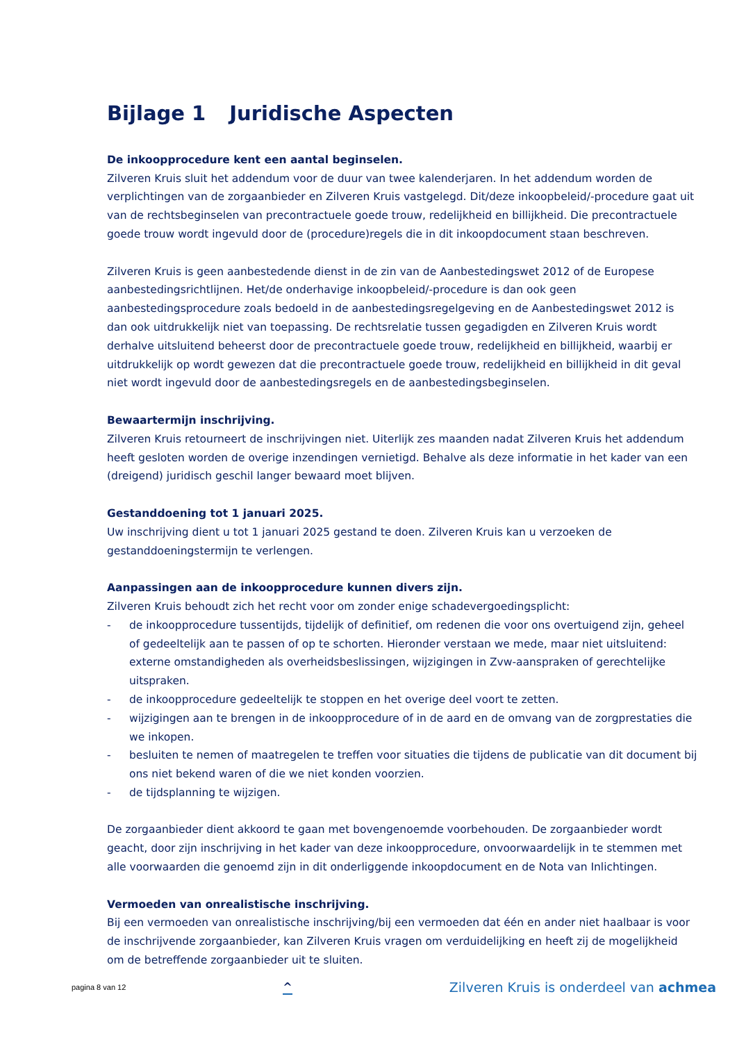Bijlage 1 Juridische Aspecten
De inkoopprocedure kent een aantal beginselen.
Zilveren Kruis sluit het addendum voor de duur van twee kalenderjaren. In het addendum worden de verplichtingen van de zorgaanbieder en Zilveren Kruis vastgelegd. Dit/deze inkoopbeleid/-procedure gaat uit van de rechtsbeginselen van precontractuele goede trouw, redelijkheid en billijkheid. Die precontractuele goede trouw wordt ingevuld door de (procedure)regels die in dit inkoopdocument staan beschreven.
Zilveren Kruis is geen aanbestedende dienst in de zin van de Aanbestedingswet 2012 of de Europese aanbestedingsrichtlijnen. Het/de onderhavige inkoopbeleid/-procedure is dan ook geen aanbestedingsprocedure zoals bedoeld in de aanbestedingsregelgeving en de Aanbestedingswet 2012 is dan ook uitdrukkelijk niet van toepassing. De rechtsrelatie tussen gegadigden en Zilveren Kruis wordt derhalve uitsluitend beheerst door de precontractuele goede trouw, redelijkheid en billijkheid, waarbij er uitdrukkelijk op wordt gewezen dat die precontractuele goede trouw, redelijkheid en billijkheid in dit geval niet wordt ingevuld door de aanbestedingsregels en de aanbestedingsbeginselen.
Bewaartermijn inschrijving.
Zilveren Kruis retourneert de inschrijvingen niet. Uiterlijk zes maanden nadat Zilveren Kruis het addendum heeft gesloten worden de overige inzendingen vernietigd. Behalve als deze informatie in het kader van een (dreigend) juridisch geschil langer bewaard moet blijven.
Gestanddoening tot 1 januari 2025.
Uw inschrijving dient u tot 1 januari 2025 gestand te doen. Zilveren Kruis kan u verzoeken de gestanddoeningstermijn te verlengen.
Aanpassingen aan de inkoopprocedure kunnen divers zijn.
Zilveren Kruis behoudt zich het recht voor om zonder enige schadevergoedingsplicht:
- de inkoopprocedure tussentijds, tijdelijk of definitief, om redenen die voor ons overtuigend zijn, geheel of gedeeltelijk aan te passen of op te schorten. Hieronder verstaan we mede, maar niet uitsluitend: externe omstandigheden als overheidsbeslissingen, wijzigingen in Zvw-aanspraken of gerechtelijke uitspraken.
- de inkoopprocedure gedeeltelijk te stoppen en het overige deel voort te zetten.
- wijzigingen aan te brengen in de inkoopprocedure of in de aard en de omvang van de zorgprestaties die we inkopen.
- besluiten te nemen of maatregelen te treffen voor situaties die tijdens de publicatie van dit document bij ons niet bekend waren of die we niet konden voorzien.
- de tijdsplanning te wijzigen.
De zorgaanbieder dient akkoord te gaan met bovengenoemde voorbehouden. De zorgaanbieder wordt geacht, door zijn inschrijving in het kader van deze inkoopprocedure, onvoorwaardelijk in te stemmen met alle voorwaarden die genoemd zijn in dit onderliggende inkoopdocument en de Nota van Inlichtingen.
Vermoeden van onrealistische inschrijving.
Bij een vermoeden van onrealistische inschrijving/bij een vermoeden dat één en ander niet haalbaar is voor de inschrijvende zorgaanbieder, kan Zilveren Kruis vragen om verduidelijking en heeft zij de mogelijkheid om de betreffende zorgaanbieder uit te sluiten.
pagina 8 van 12 ^ Zilveren Kruis is onderdeel van achmea